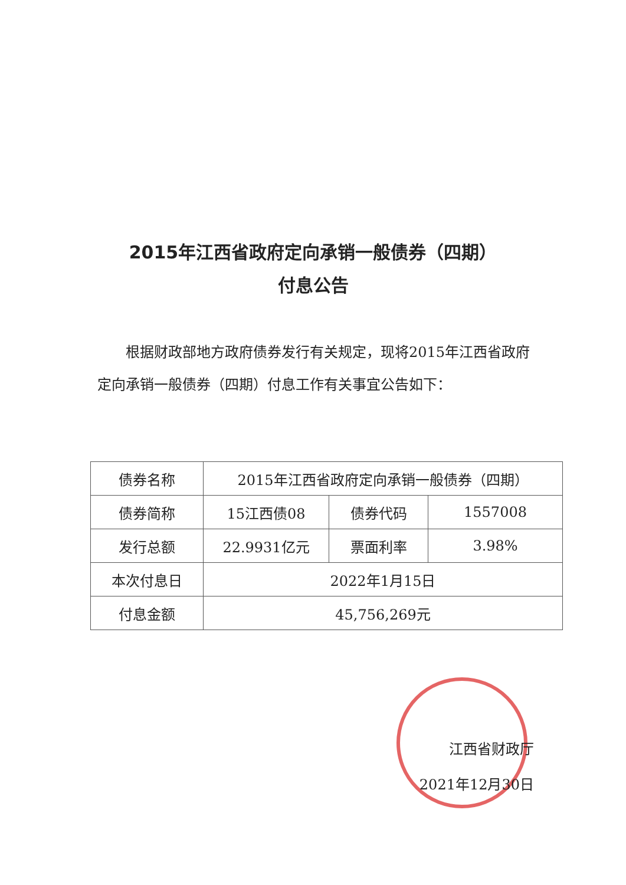2015年江西省政府定向承销一般债券（四期）
付息公告
根据财政部地方政府债券发行有关规定，现将2015年江西省政府定向承销一般债券（四期）付息工作有关事宜公告如下：
| 债券名称 | 2015年江西省政府定向承销一般债券（四期） | | |
| 债券简称 | 15江西债08 | 债券代码 | 1557008 |
| 发行总额 | 22.9931亿元 | 票面利率 | 3.98% |
| 本次付息日 | 2022年1月15日 | | |
| 付息金额 | 45,756,269元 | | |
江西省财政厅
2021年12月30日